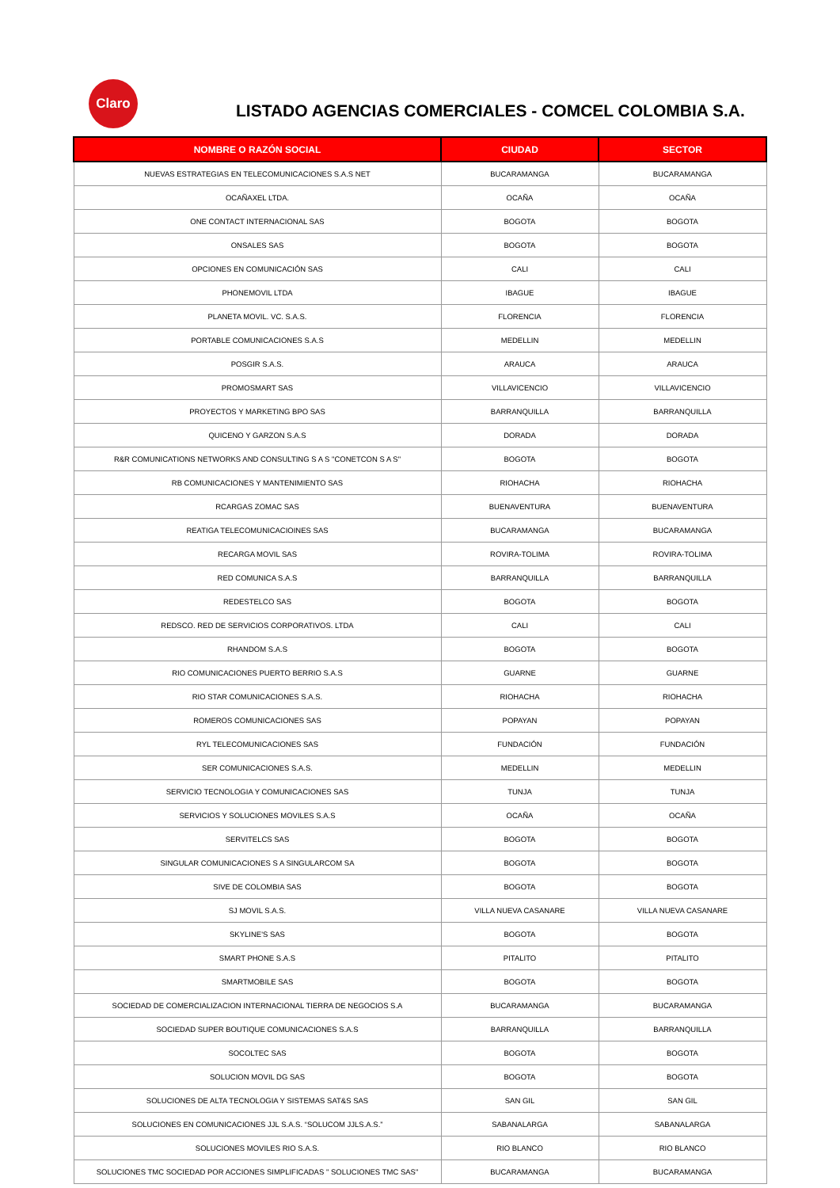Claro
LISTADO AGENCIAS COMERCIALES - COMCEL COLOMBIA S.A.
| NOMBRE O RAZÓN SOCIAL | CIUDAD | SECTOR |
| --- | --- | --- |
| NUEVAS ESTRATEGIAS EN TELECOMUNICACIONES S.A.S NET | BUCARAMANGA | BUCARAMANGA |
| OCAÑAXEL LTDA. | OCAÑA | OCAÑA |
| ONE CONTACT INTERNACIONAL SAS | BOGOTA | BOGOTA |
| ONSALES SAS | BOGOTA | BOGOTA |
| OPCIONES EN COMUNICACIÓN SAS | CALI | CALI |
| PHONEMOVIL LTDA | IBAGUE | IBAGUE |
| PLANETA MOVIL. VC. S.A.S. | FLORENCIA | FLORENCIA |
| PORTABLE COMUNICACIONES S.A.S | MEDELLIN | MEDELLIN |
| POSGIR S.A.S. | ARAUCA | ARAUCA |
| PROMOSMART SAS | VILLAVICENCIO | VILLAVICENCIO |
| PROYECTOS Y MARKETING BPO SAS | BARRANQUILLA | BARRANQUILLA |
| QUICENO Y GARZON S.A.S | DORADA | DORADA |
| R&R COMUNICATIONS NETWORKS AND CONSULTING S A S "CONETCON S A S" | BOGOTA | BOGOTA |
| RB COMUNICACIONES Y MANTENIMIENTO SAS | RIOHACHA | RIOHACHA |
| RCARGAS ZOMAC SAS | BUENAVENTURA | BUENAVENTURA |
| REATIGA TELECOMUNICACIOINES SAS | BUCARAMANGA | BUCARAMANGA |
| RECARGA MOVIL SAS | ROVIRA-TOLIMA | ROVIRA-TOLIMA |
| RED COMUNICA S.A.S | BARRANQUILLA | BARRANQUILLA |
| REDESTELCO SAS | BOGOTA | BOGOTA |
| REDSCO. RED DE SERVICIOS CORPORATIVOS. LTDA | CALI | CALI |
| RHANDOM S.A.S | BOGOTA | BOGOTA |
| RIO COMUNICACIONES PUERTO BERRIO S.A.S | GUARNE | GUARNE |
| RIO STAR COMUNICACIONES S.A.S. | RIOHACHA | RIOHACHA |
| ROMEROS COMUNICACIONES SAS | POPAYAN | POPAYAN |
| RYL TELECOMUNICACIONES SAS | FUNDACIÓN | FUNDACIÓN |
| SER COMUNICACIONES S.A.S. | MEDELLIN | MEDELLIN |
| SERVICIO TECNOLOGIA Y COMUNICACIONES SAS | TUNJA | TUNJA |
| SERVICIOS Y SOLUCIONES MOVILES S.A.S | OCAÑA | OCAÑA |
| SERVITELCS SAS | BOGOTA | BOGOTA |
| SINGULAR COMUNICACIONES S A SINGULARCOM SA | BOGOTA | BOGOTA |
| SIVE DE COLOMBIA SAS | BOGOTA | BOGOTA |
| SJ MOVIL S.A.S. | VILLA NUEVA CASANARE | VILLA NUEVA CASANARE |
| SKYLINE'S SAS | BOGOTA | BOGOTA |
| SMART PHONE S.A.S | PITALITO | PITALITO |
| SMARTMOBILE SAS | BOGOTA | BOGOTA |
| SOCIEDAD DE COMERCIALIZACION INTERNACIONAL TIERRA DE NEGOCIOS S.A | BUCARAMANGA | BUCARAMANGA |
| SOCIEDAD SUPER BOUTIQUE COMUNICACIONES S.A.S | BARRANQUILLA | BARRANQUILLA |
| SOCOLTEC SAS | BOGOTA | BOGOTA |
| SOLUCION MOVIL DG SAS | BOGOTA | BOGOTA |
| SOLUCIONES DE ALTA TECNOLOGIA Y SISTEMAS SAT&S SAS | SAN GIL | SAN GIL |
| SOLUCIONES EN COMUNICACIONES JJL S.A.S. “SOLUCOM JJLS.A.S.” | SABANALARGA | SABANALARGA |
| SOLUCIONES MOVILES RIO S.A.S. | RIO BLANCO | RIO BLANCO |
| SOLUCIONES TMC SOCIEDAD POR ACCIONES SIMPLIFICADAS " SOLUCIONES TMC SAS" | BUCARAMANGA | BUCARAMANGA |